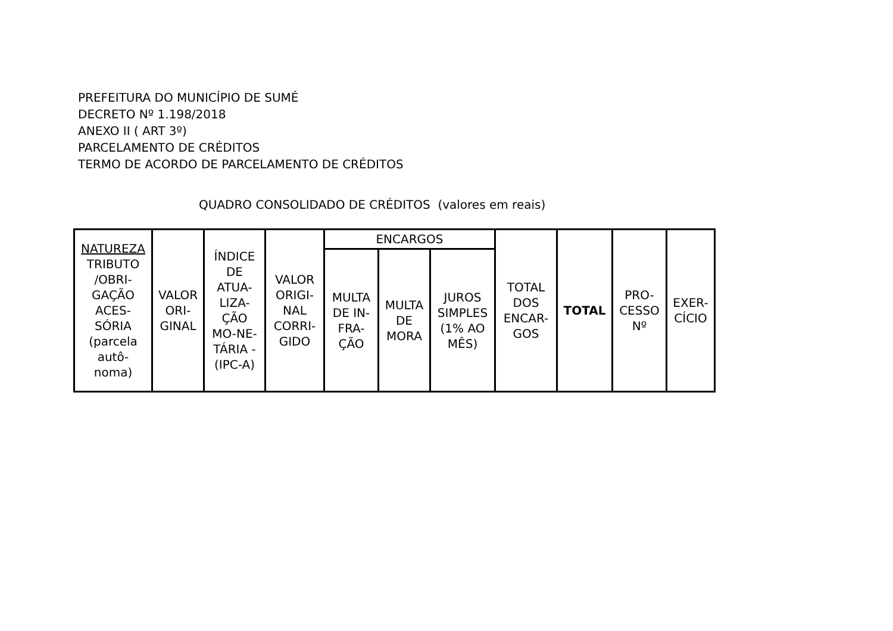PREFEITURA DO MUNICÍPIO DE SUMÉ
DECRETO Nº 1.198/2018
ANEXO II ( ART 3º)
PARCELAMENTO DE CRÉDITOS
TERMO DE ACORDO DE PARCELAMENTO DE CRÉDITOS
QUADRO CONSOLIDADO DE CRÉDITOS (valores em reais)
| NATUREZA TRIBUTO /OBRI- GAÇÃO ACES- SÓRIA (parcela autô- noma) | VALOR ORI- GINAL | ÍNDICE DE ATUA- LIZA- ÇÃO MO-NE- TÁRIA - (IPC-A) | VALOR ORIGI- NAL CORRI- GIDO | ENCARGOS | | | TOTAL DOS ENCAR- GOS | TOTAL | PRO- CESSO Nº | EXER- CÍCIO |
| --- | --- | --- | --- | --- | --- | --- | --- | --- | --- | --- |
| | | | | MULTA DE IN- FRA- ÇÃO | MULTA DE MORA | JUROS SIMPLES (1% AO MÊS) | | | | |